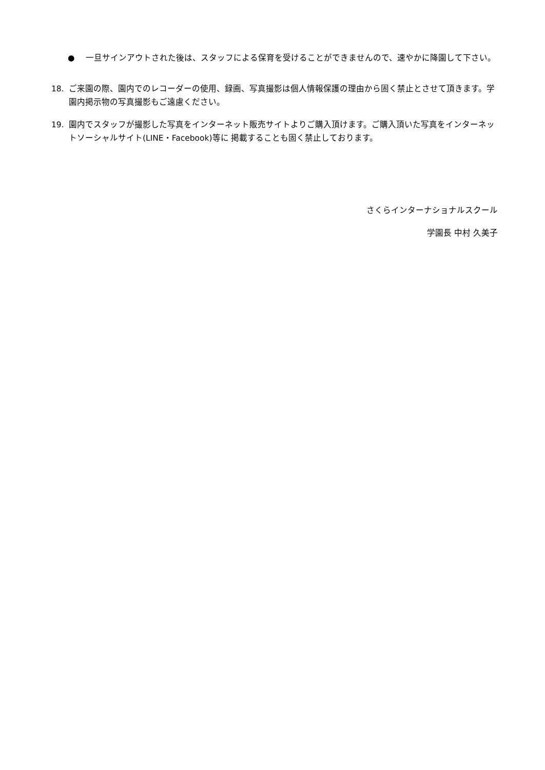● 一旦サインアウトされた後は、スタッフによる保育を受けることができませんので、速やかに降園して下さい。
18. ご来園の際、園内でのレコーダーの使用、録画、写真撮影は個人情報保護の理由から固く禁止とさせて頂きます。学園内掲示物の写真撮影もご遠慮ください。
19. 園内でスタッフが撮影した写真をインターネット販売サイトよりご購入頂けます。ご購入頂いた写真をインターネットソーシャルサイト(LINE・Facebook)等に 掲載することも固く禁止しております。
さくらインターナショナルスクール
学園長 中村 久美子